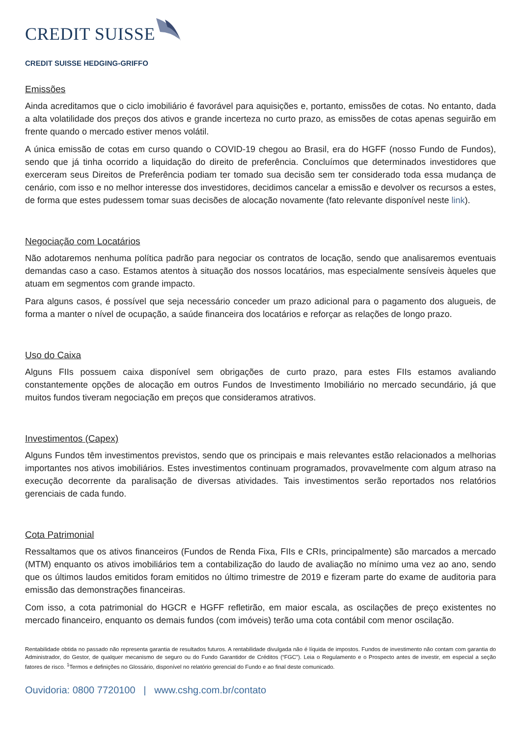CREDIT SUISSE
CREDIT SUISSE HEDGING-GRIFFO
Emissões
Ainda acreditamos que o ciclo imobiliário é favorável para aquisições e, portanto, emissões de cotas. No entanto, dada a alta volatilidade dos preços dos ativos e grande incerteza no curto prazo, as emissões de cotas apenas seguirão em frente quando o mercado estiver menos volátil.
A única emissão de cotas em curso quando o COVID-19 chegou ao Brasil, era do HGFF (nosso Fundo de Fundos), sendo que já tinha ocorrido a liquidação do direito de preferência. Concluímos que determinados investidores que exerceram seus Direitos de Preferência podiam ter tomado sua decisão sem ter considerado toda essa mudança de cenário, com isso e no melhor interesse dos investidores, decidimos cancelar a emissão e devolver os recursos a estes, de forma que estes pudessem tomar suas decisões de alocação novamente (fato relevante disponível neste link).
Negociação com Locatários
Não adotaremos nenhuma política padrão para negociar os contratos de locação, sendo que analisaremos eventuais demandas caso a caso. Estamos atentos à situação dos nossos locatários, mas especialmente sensíveis àqueles que atuam em segmentos com grande impacto.
Para alguns casos, é possível que seja necessário conceder um prazo adicional para o pagamento dos alugueis, de forma a manter o nível de ocupação, a saúde financeira dos locatários e reforçar as relações de longo prazo.
Uso do Caixa
Alguns FIIs possuem caixa disponível sem obrigações de curto prazo, para estes FIIs estamos avaliando constantemente opções de alocação em outros Fundos de Investimento Imobiliário no mercado secundário, já que muitos fundos tiveram negociação em preços que consideramos atrativos.
Investimentos (Capex)
Alguns Fundos têm investimentos previstos, sendo que os principais e mais relevantes estão relacionados a melhorias importantes nos ativos imobiliários. Estes investimentos continuam programados, provavelmente com algum atraso na execução decorrente da paralisação de diversas atividades. Tais investimentos serão reportados nos relatórios gerenciais de cada fundo.
Cota Patrimonial
Ressaltamos que os ativos financeiros (Fundos de Renda Fixa, FIIs e CRIs, principalmente) são marcados a mercado (MTM) enquanto os ativos imobiliários tem a contabilização do laudo de avaliação no mínimo uma vez ao ano, sendo que os últimos laudos emitidos foram emitidos no último trimestre de 2019 e fizeram parte do exame de auditoria para emissão das demonstrações financeiras.
Com isso, a cota patrimonial do HGCR e HGFF refletirão, em maior escala, as oscilações de preço existentes no mercado financeiro, enquanto os demais fundos (com imóveis) terão uma cota contábil com menor oscilação.
Rentabilidade obtida no passado não representa garantia de resultados futuros. A rentabilidade divulgada não é líquida de impostos. Fundos de investimento não contam com garantia do Administrador, do Gestor, de qualquer mecanismo de seguro ou do Fundo Garantidor de Créditos (“FGC”). Leia o Regulamento e o Prospecto antes de investir, em especial a seção fatores de risco. <sup>1</sup>Termos e definições no Glossário, disponível no relatório gerencial do Fundo e ao final deste comunicado.
Ouvidoria: 0800 7720100 | www.cshg.com.br/contato